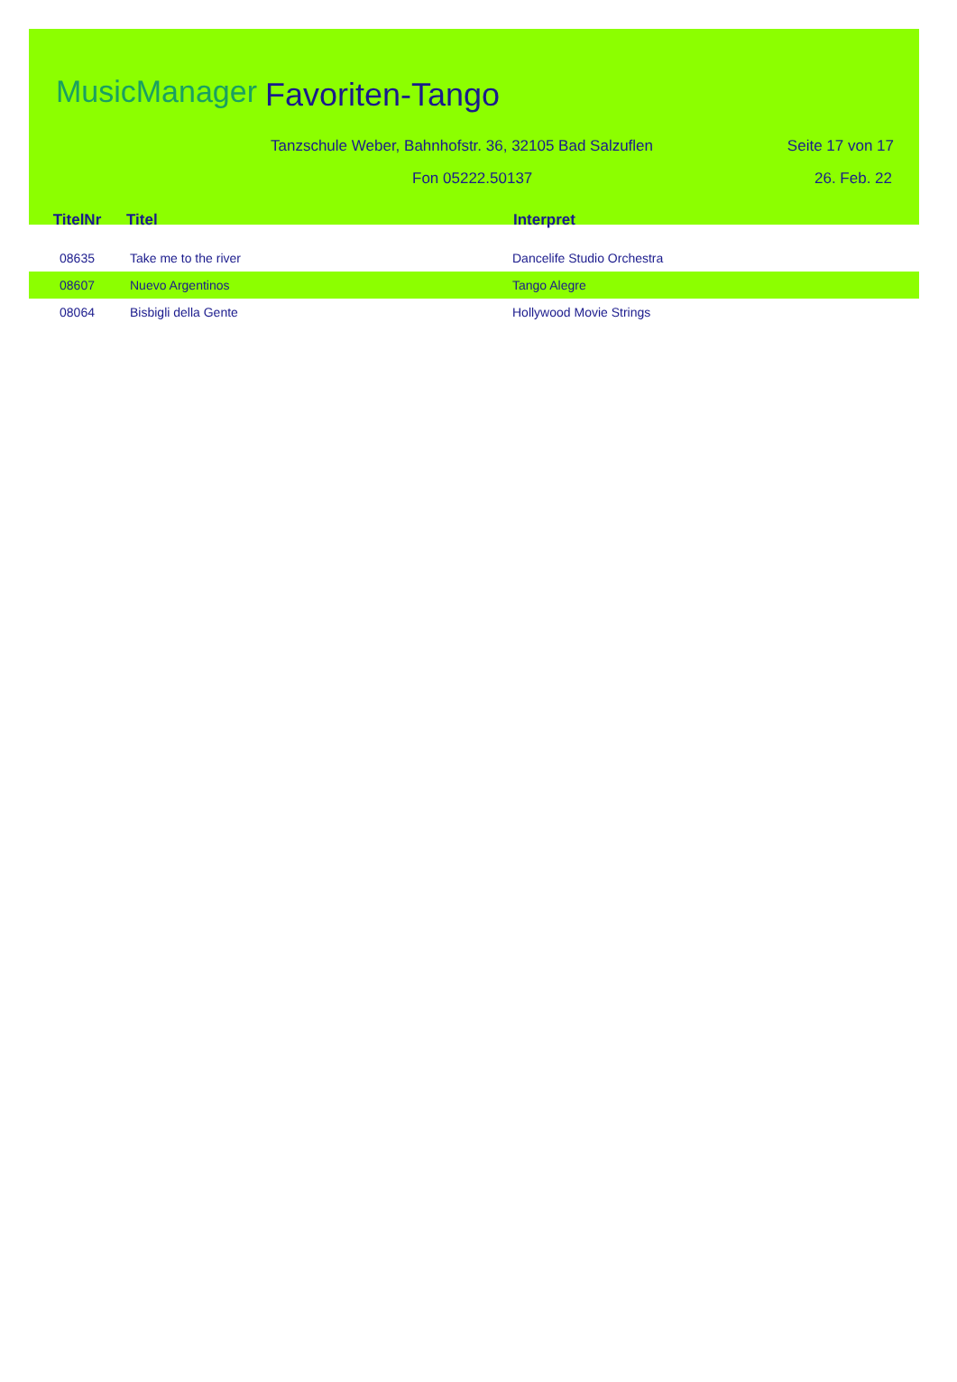MusicManager Favoriten-Tango
Tanzschule Weber, Bahnhofstr. 36, 32105 Bad Salzuflen
Seite 17 von 17
Fon 05222.50137 26. Feb. 22
| TitelNr | Titel | Interpret |
| --- | --- | --- |
| 08635 | Take me to the river | Dancelife Studio Orchestra |
| 08607 | Nuevo Argentinos | Tango Alegre |
| 08064 | Bisbigli della Gente | Hollywood Movie Strings |